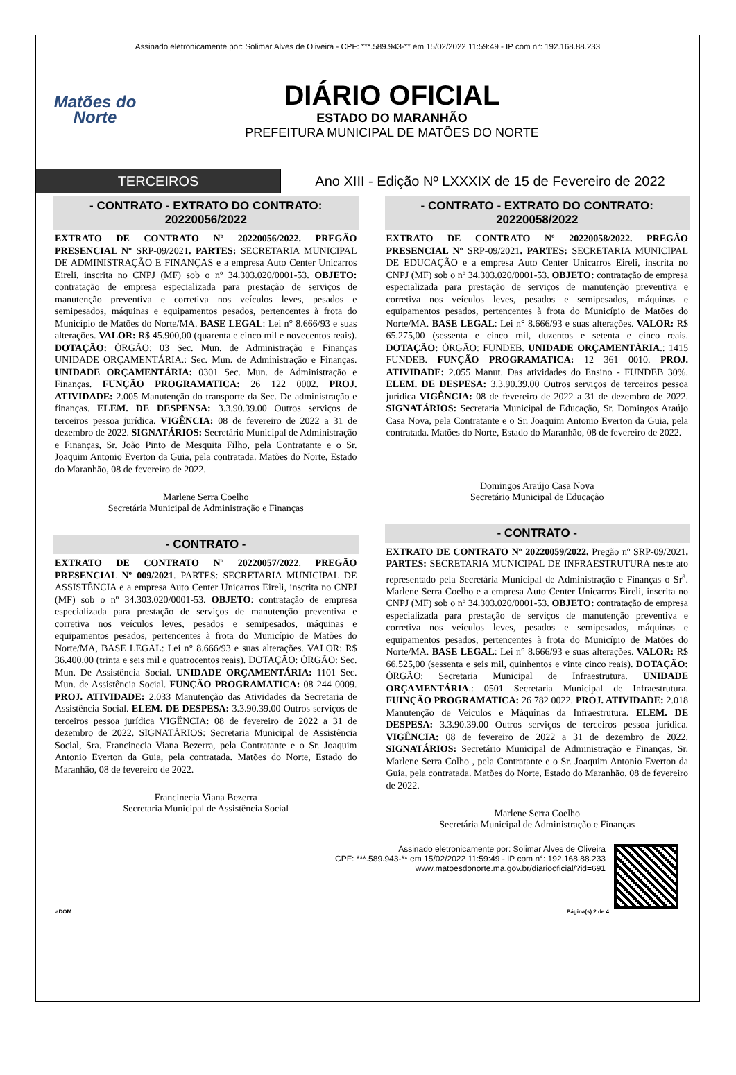Assinado eletronicamente por: Solimar Alves de Oliveira - CPF: ***.589.943-** em 15/02/2022 11:59:49 - IP com n°: 192.168.88.233
Matões do
Norte
DIÁRIO OFICIAL
ESTADO DO MARANHÃO
PREFEITURA MUNICIPAL DE MATÕES DO NORTE
TERCEIROS Ano XIII - Edição Nº LXXXIX de 15 de Fevereiro de 2022
- CONTRATO - EXTRATO DO CONTRATO: 20220056/2022
EXTRATO DE CONTRATO Nº 20220056/2022. PREGÃO PRESENCIAL Nº SRP-09/2021. PARTES: SECRETARIA MUNICIPAL DE ADMINISTRAÇÃO E FINANÇAS e a empresa Auto Center Unicarros Eireli, inscrita no CNPJ (MF) sob o nº 34.303.020/0001-53. OBJETO: contratação de empresa especializada para prestação de serviços de manutenção preventiva e corretiva nos veículos leves, pesados e semipesados, máquinas e equipamentos pesados, pertencentes à frota do Município de Matões do Norte/MA. BASE LEGAL: Lei n° 8.666/93 e suas alterações. VALOR: R$ 45.900,00 (quarenta e cinco mil e novecentos reais). DOTAÇÃO: ÓRGÃO: 03 Sec. Mun. de Administração e Finanças UNIDADE ORÇAMENTÁRIA.: Sec. Mun. de Administração e Finanças. UNIDADE ORÇAMENTÁRIA: 0301 Sec. Mun. de Administração e Finanças. FUNÇÃO PROGRAMATICA: 26 122 0002. PROJ. ATIVIDADE: 2.005 Manutenção do transporte da Sec. De administração e finanças. ELEM. DE DESPENSA: 3.3.90.39.00 Outros serviços de terceiros pessoa jurídica. VIGÊNCIA: 08 de fevereiro de 2022 a 31 de dezembro de 2022. SIGNATÁRIOS: Secretário Municipal de Administração e Finanças, Sr. João Pinto de Mesquita Filho, pela Contratante e o Sr. Joaquim Antonio Everton da Guia, pela contratada. Matões do Norte, Estado do Maranhão, 08 de fevereiro de 2022.
Marlene Serra Coelho
Secretária Municipal de Administração e Finanças
- CONTRATO -
EXTRATO DE CONTRATO Nº 20220057/2022. PREGÃO PRESENCIAL Nº 009/2021. PARTES: SECRETARIA MUNICIPAL DE ASSISTÊNCIA e a empresa Auto Center Unicarros Eireli, inscrita no CNPJ (MF) sob o nº 34.303.020/0001-53. OBJETO: contratação de empresa especializada para prestação de serviços de manutenção preventiva e corretiva nos veículos leves, pesados e semipesados, máquinas e equipamentos pesados, pertencentes à frota do Município de Matões do Norte/MA, BASE LEGAL: Lei n° 8.666/93 e suas alterações. VALOR: R$ 36.400,00 (trinta e seis mil e quatrocentos reais). DOTAÇÃO: ÓRGÃO: Sec. Mun. De Assistência Social. UNIDADE ORÇAMENTÁRIA: 1101 Sec. Mun. de Assistência Social. FUNÇÃO PROGRAMATICA: 08 244 0009. PROJ. ATIVIDADE: 2.033 Manutenção das Atividades da Secretaria de Assistência Social. ELEM. DE DESPESA: 3.3.90.39.00 Outros serviços de terceiros pessoa jurídica VIGÊNCIA: 08 de fevereiro de 2022 a 31 de dezembro de 2022. SIGNATÁRIOS: Secretaria Municipal de Assistência Social, Sra. Francinecia Viana Bezerra, pela Contratante e o Sr. Joaquim Antonio Everton da Guia, pela contratada. Matões do Norte, Estado do Maranhão, 08 de fevereiro de 2022.
Francinecia Viana Bezerra
Secretaria Municipal de Assistência Social
- CONTRATO - EXTRATO DO CONTRATO: 20220058/2022
EXTRATO DE CONTRATO Nº 20220058/2022. PREGÃO PRESENCIAL Nº SRP-09/2021. PARTES: SECRETARIA MUNICIPAL DE EDUCAÇÃO e a empresa Auto Center Unicarros Eireli, inscrita no CNPJ (MF) sob o nº 34.303.020/0001-53. OBJETO: contratação de empresa especializada para prestação de serviços de manutenção preventiva e corretiva nos veículos leves, pesados e semipesados, máquinas e equipamentos pesados, pertencentes à frota do Município de Matões do Norte/MA. BASE LEGAL: Lei n° 8.666/93 e suas alterações. VALOR: R$ 65.275,00 (sessenta e cinco mil, duzentos e setenta e cinco reais. DOTAÇÃO: ÓRGÃO: FUNDEB. UNIDADE ORÇAMENTÁRIA.: 1415 FUNDEB. FUNÇÃO PROGRAMATICA: 12 361 0010. PROJ. ATIVIDADE: 2.055 Manut. Das atividades do Ensino - FUNDEB 30%. ELEM. DE DESPESA: 3.3.90.39.00 Outros serviços de terceiros pessoa jurídica VIGÊNCIA: 08 de fevereiro de 2022 a 31 de dezembro de 2022. SIGNATÁRIOS: Secretaria Municipal de Educação, Sr. Domingos Araújo Casa Nova, pela Contratante e o Sr. Joaquim Antonio Everton da Guia, pela contratada. Matões do Norte, Estado do Maranhão, 08 de fevereiro de 2022.
Domingos Araújo Casa Nova
Secretário Municipal de Educação
- CONTRATO -
EXTRATO DE CONTRATO Nº 20220059/2022. Pregão nº SRP-09/2021. PARTES: SECRETARIA MUNICIPAL DE INFRAESTRUTURA neste ato representado pela Secretária Municipal de Administração e Finanças o Sr<sup>a</sup>. Marlene Serra Coelho e a empresa Auto Center Unicarros Eireli, inscrita no CNPJ (MF) sob o nº 34.303.020/0001-53. OBJETO: contratação de empresa especializada para prestação de serviços de manutenção preventiva e corretiva nos veículos leves, pesados e semipesados, máquinas e equipamentos pesados, pertencentes à frota do Município de Matões do Norte/MA. BASE LEGAL: Lei n° 8.666/93 e suas alterações. VALOR: R$ 66.525,00 (sessenta e seis mil, quinhentos e vinte cinco reais). DOTAÇÃO: ÓRGÃO: Secretaria Municipal de Infraestrutura. UNIDADE ORÇAMENTÁRIA.: 0501 Secretaria Municipal de Infraestrutura. FUINÇÃO PROGRAMATICA: 26 782 0022. PROJ. ATIVIDADE: 2.018 Manutenção de Veículos e Máquinas da Infraestrutura. ELEM. DE DESPESA: 3.3.90.39.00 Outros serviços de terceiros pessoa jurídica. VIGÊNCIA: 08 de fevereiro de 2022 a 31 de dezembro de 2022. SIGNATÁRIOS: Secretário Municipal de Administração e Finanças, Sr. Marlene Serra Colho , pela Contratante e o Sr. Joaquim Antonio Everton da Guia, pela contratada. Matões do Norte, Estado do Maranhão, 08 de fevereiro de 2022.
Marlene Serra Coelho
Secretária Municipal de Administração e Finanças
Assinado eletronicamente por: Solimar Alves de Oliveira
CPF: ***.589.943-** em 15/02/2022 11:59:49 - IP com n°: 192.168.88.233
www.matoesdonorte.ma.gov.br/diariooficial/?id=691
aDOM Página(s) 2 de 4